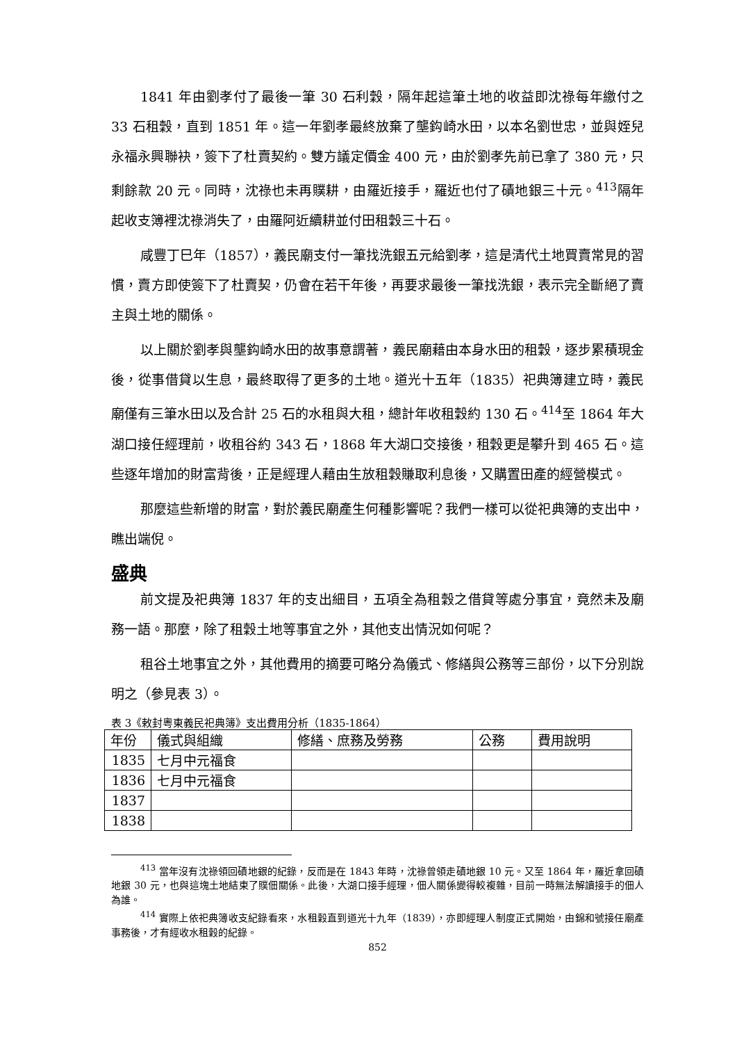1841 年由劉孝付了最後一筆 30 石利穀，隔年起這筆土地的收益即沈祿每年繳付之 33 石租穀，直到 1851 年。這一年劉孝最終放棄了壟鈎崎水田，以本名劉世忠，並與姪兒永福永興聯袂，簽下了杜賣契約。雙方議定價金 400 元，由於劉孝先前已拿了 380 元，只剩餘款 20 元。同時，沈祿也未再贌耕，由羅近接手，羅近也付了磧地銀三十元。<sup>413</sup>隔年起收支簿裡沈祿消失了，由羅阿近續耕並付田租穀三十石。
咸豐丁巳年（1857），義民廟支付一筆找洗銀五元給劉孝，這是清代土地買賣常見的習慣，賣方即使簽下了杜賣契，仍會在若干年後，再要求最後一筆找洗銀，表示完全斷絕了賣主與土地的關係。
以上關於劉孝與壟鈎崎水田的故事意謂著，義民廟藉由本身水田的租穀，逐步累積現金後，從事借貸以生息，最終取得了更多的土地。道光十五年（1835）祀典簿建立時，義民廟僅有三筆水田以及合計 25 石的水租與大租，總計年收租穀約 130 石。<sup>414</sup>至 1864 年大湖口接任經理前，收租谷約 343 石，1868 年大湖口交接後，租穀更是攀升到 465 石。這些逐年增加的財富背後，正是經理人藉由生放租穀賺取利息後，又購置田產的經營模式。
那麼這些新增的財富，對於義民廟產生何種影響呢？我們一樣可以從祀典簿的支出中，瞧出端倪。
盛典
前文提及祀典簿 1837 年的支出細目，五項全為租穀之借貸等處分事宜，竟然未及廟務一語。那麼，除了租穀土地等事宜之外，其他支出情況如何呢？
租谷土地事宜之外，其他費用的摘要可略分為儀式、修繕與公務等三部份，以下分別說明之（參見表 3）。
表 3《敕封粵東義民祀典簿》支出費用分析（1835-1864）
| 年份 | 儀式與組織 | 修繕、庶務及勞務 | 公務 | 費用說明 |
| 1835 | 七月中元福食 | | | |
| 1836 | 七月中元福食 | | | |
| 1837 | | | | |
| 1838 | | | | |
<sup>413</sup> 當年沒有沈祿領回磧地銀的紀錄，反而是在 1843 年時，沈祿曾領走磧地銀 10 元。又至 1864 年，羅近拿回磧地銀 30 元，也與這塊土地結束了贌佃關係。此後，大湖口接手經理，佃人關係變得較複雜，目前一時無法解讀接手的佃人為誰。
<sup>414</sup> 實際上依祀典簿收支紀錄看來，水租穀直到道光十九年（1839），亦即經理人制度正式開始，由錦和號接任廟產事務後，才有經收水租穀的紀錄。
852